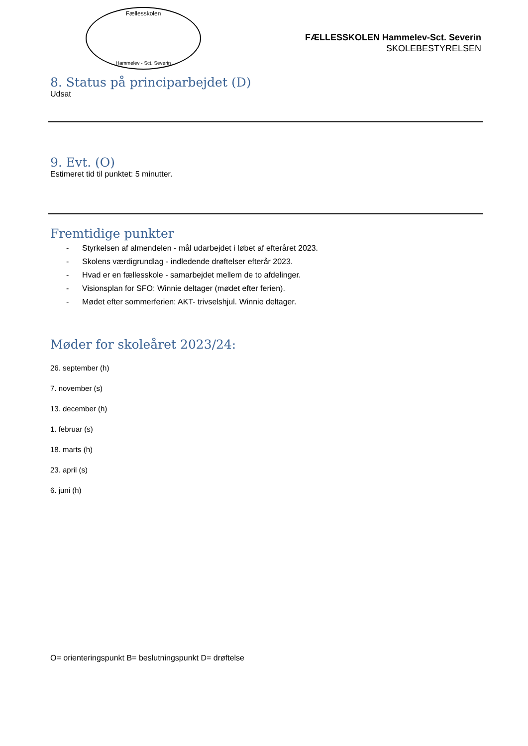Fællesskolen
Hammelev - Sct. Severin
FÆLLESSKOLEN Hammelev-Sct. Severin
SKOLEBESTYRELSEN
8. Status på principarbejdet (D)
Udsat
9. Evt. (O)
Estimeret tid til punktet: 5 minutter.
Fremtidige punkter
- Styrkelsen af almendelen - mål udarbejdet i løbet af efteråret 2023.
- Skolens værdigrundlag - indledende drøftelser efterår 2023.
- Hvad er en fællesskole - samarbejdet mellem de to afdelinger.
- Visionsplan for SFO: Winnie deltager (mødet efter ferien).
- Mødet efter sommerferien: AKT- trivselshjul. Winnie deltager.
Møder for skoleåret 2023/24:
26. september (h)
7. november (s)
13. december (h)
1. februar (s)
18. marts (h)
23. april (s)
6. juni (h)
O= orienteringspunkt B= beslutningspunkt D= drøftelse